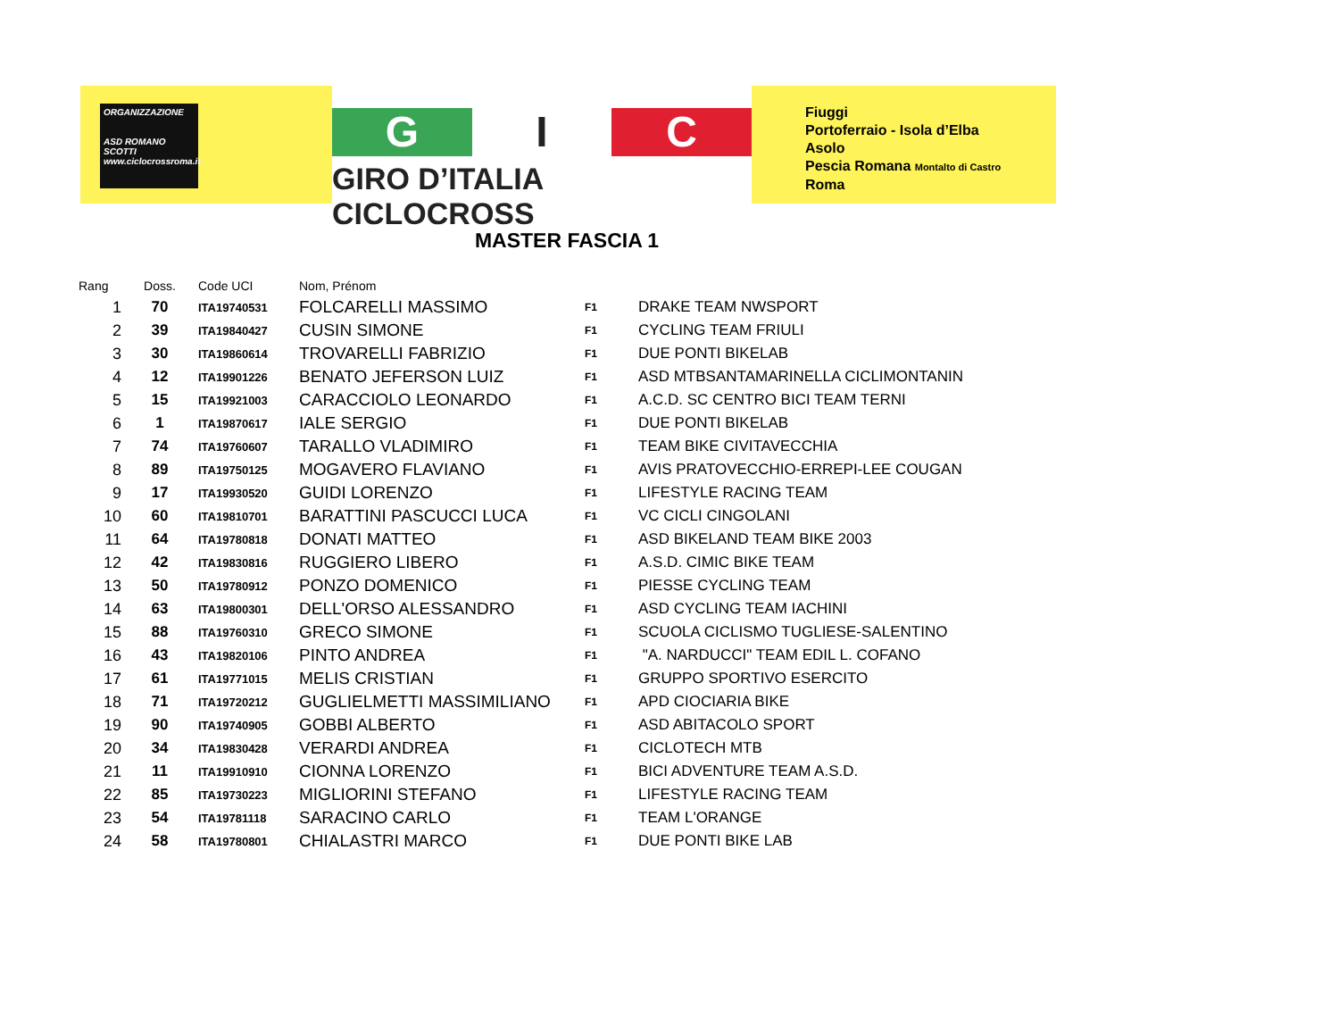ORGANIZZAZIONE
ASD ROMANO SCOTTI
www.ciclocrossroma.it
G I C
GIRO D’ITALIA CICLOCROSS
Fiuggi
Portoferraio - Isola d’Elba
Asolo
Pescia Romana Montalto di Castro
Roma
MASTER FASCIA 1
| Rang | Doss. | Code UCI | Nom, Prénom | | |
| --- | --- | --- | --- | --- | --- |
| 1 | 70 | ITA19740531 | FOLCARELLI MASSIMO | F1 | DRAKE TEAM NWSPORT |
| 2 | 39 | ITA19840427 | CUSIN SIMONE | F1 | CYCLING TEAM FRIULI |
| 3 | 30 | ITA19860614 | TROVARELLI FABRIZIO | F1 | DUE PONTI BIKELAB |
| 4 | 12 | ITA19901226 | BENATO JEFERSON LUIZ | F1 | ASD MTBSANTAMARINELLA CICLIMONTANIN |
| 5 | 15 | ITA19921003 | CARACCIOLO LEONARDO | F1 | A.C.D. SC CENTRO BICI TEAM TERNI |
| 6 | 1 | ITA19870617 | IALE SERGIO | F1 | DUE PONTI BIKELAB |
| 7 | 74 | ITA19760607 | TARALLO VLADIMIRO | F1 | TEAM BIKE CIVITAVECCHIA |
| 8 | 89 | ITA19750125 | MOGAVERO FLAVIANO | F1 | AVIS PRATOVECCHIO-ERREPI-LEE COUGAN |
| 9 | 17 | ITA19930520 | GUIDI LORENZO | F1 | LIFESTYLE RACING TEAM |
| 10 | 60 | ITA19810701 | BARATTINI PASCUCCI LUCA | F1 | VC CICLI CINGOLANI |
| 11 | 64 | ITA19780818 | DONATI MATTEO | F1 | ASD BIKELAND TEAM BIKE 2003 |
| 12 | 42 | ITA19830816 | RUGGIERO LIBERO | F1 | A.S.D. CIMIC BIKE TEAM |
| 13 | 50 | ITA19780912 | PONZO DOMENICO | F1 | PIESSE CYCLING TEAM |
| 14 | 63 | ITA19800301 | DELL'ORSO ALESSANDRO | F1 | ASD CYCLING TEAM IACHINI |
| 15 | 88 | ITA19760310 | GRECO SIMONE | F1 | SCUOLA CICLISMO TUGLIESE-SALENTINO |
| 16 | 43 | ITA19820106 | PINTO ANDREA | F1 | "A. NARDUCCI" TEAM EDIL L. COFANO |
| 17 | 61 | ITA19771015 | MELIS CRISTIAN | F1 | GRUPPO SPORTIVO ESERCITO |
| 18 | 71 | ITA19720212 | GUGLIELMETTI MASSIMILIANO | F1 | APD CIOCIARIA BIKE |
| 19 | 90 | ITA19740905 | GOBBI ALBERTO | F1 | ASD ABITACOLO SPORT |
| 20 | 34 | ITA19830428 | VERARDI ANDREA | F1 | CICLOTECH MTB |
| 21 | 11 | ITA19910910 | CIONNA LORENZO | F1 | BICI ADVENTURE TEAM A.S.D. |
| 22 | 85 | ITA19730223 | MIGLIORINI STEFANO | F1 | LIFESTYLE RACING TEAM |
| 23 | 54 | ITA19781118 | SARACINO CARLO | F1 | TEAM L'ORANGE |
| 24 | 58 | ITA19780801 | CHIALASTRI MARCO | F1 | DUE PONTI BIKE LAB |